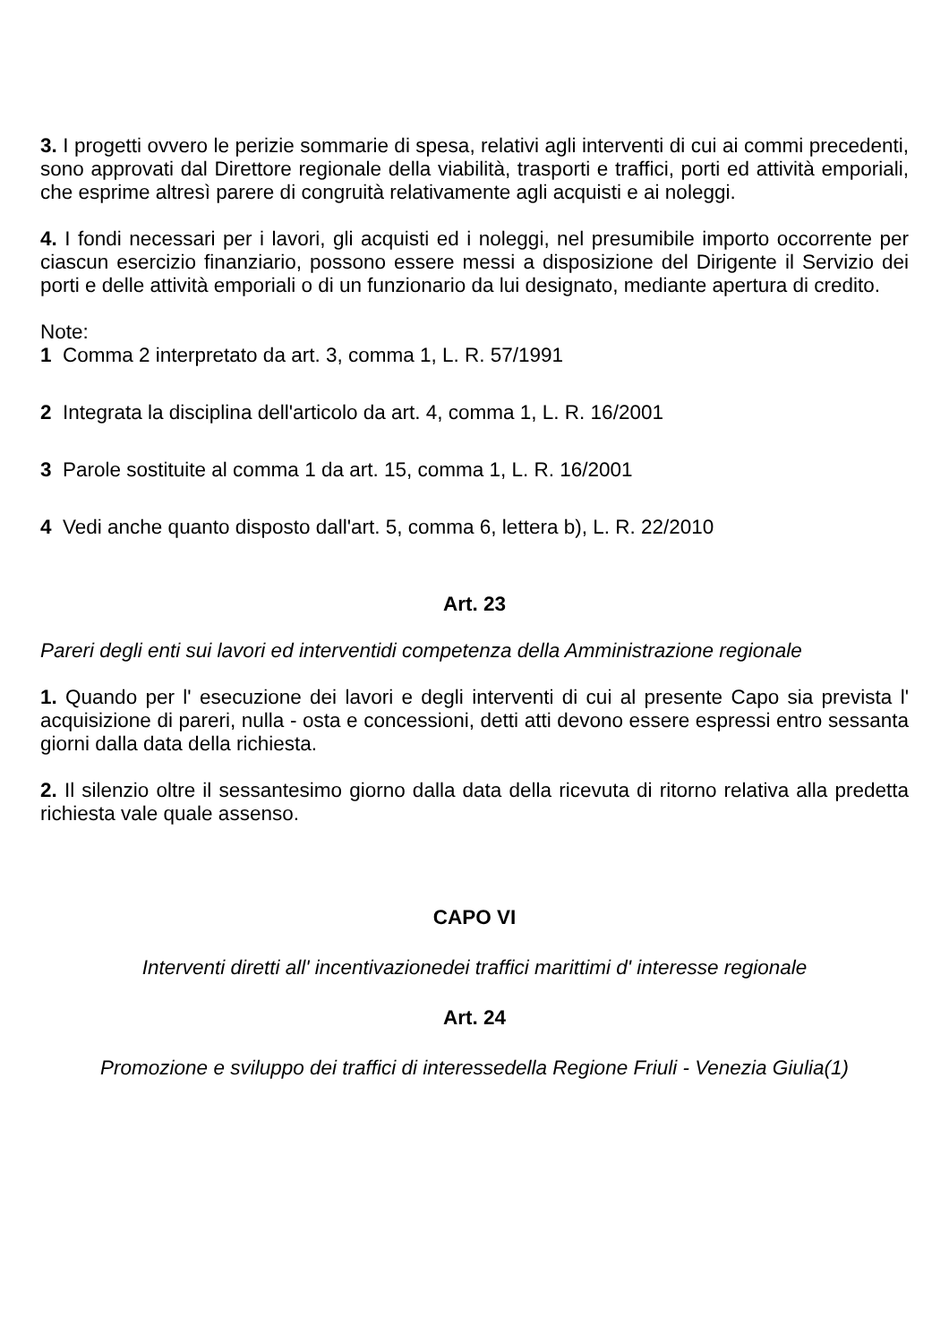3. I progetti ovvero le perizie sommarie di spesa, relativi agli interventi di cui ai commi precedenti, sono approvati dal Direttore regionale della viabilità, trasporti e traffici, porti ed attività emporiali, che esprime altresì parere di congruità relativamente agli acquisti e ai noleggi.
4. I fondi necessari per i lavori, gli acquisti ed i noleggi, nel presumibile importo occorrente per ciascun esercizio finanziario, possono essere messi a disposizione del Dirigente il Servizio dei porti e delle attività emporiali o di un funzionario da lui designato, mediante apertura di credito.
Note:
1 Comma 2 interpretato da art. 3, comma 1, L. R. 57/1991
2 Integrata la disciplina dell'articolo da art. 4, comma 1, L. R. 16/2001
3 Parole sostituite al comma 1 da art. 15, comma 1, L. R. 16/2001
4 Vedi anche quanto disposto dall'art. 5, comma 6, lettera b), L. R. 22/2010
Art. 23
Pareri degli enti sui lavori ed interventidi competenza della Amministrazione regionale
1. Quando per l' esecuzione dei lavori e degli interventi di cui al presente Capo sia prevista l' acquisizione di pareri, nulla - osta e concessioni, detti atti devono essere espressi entro sessanta giorni dalla data della richiesta.
2. Il silenzio oltre il sessantesimo giorno dalla data della ricevuta di ritorno relativa alla predetta richiesta vale quale assenso.
CAPO VI
Interventi diretti all' incentivazionedei traffici marittimi d' interesse regionale
Art. 24
Promozione e sviluppo dei traffici di interessedella Regione Friuli - Venezia Giulia(1)